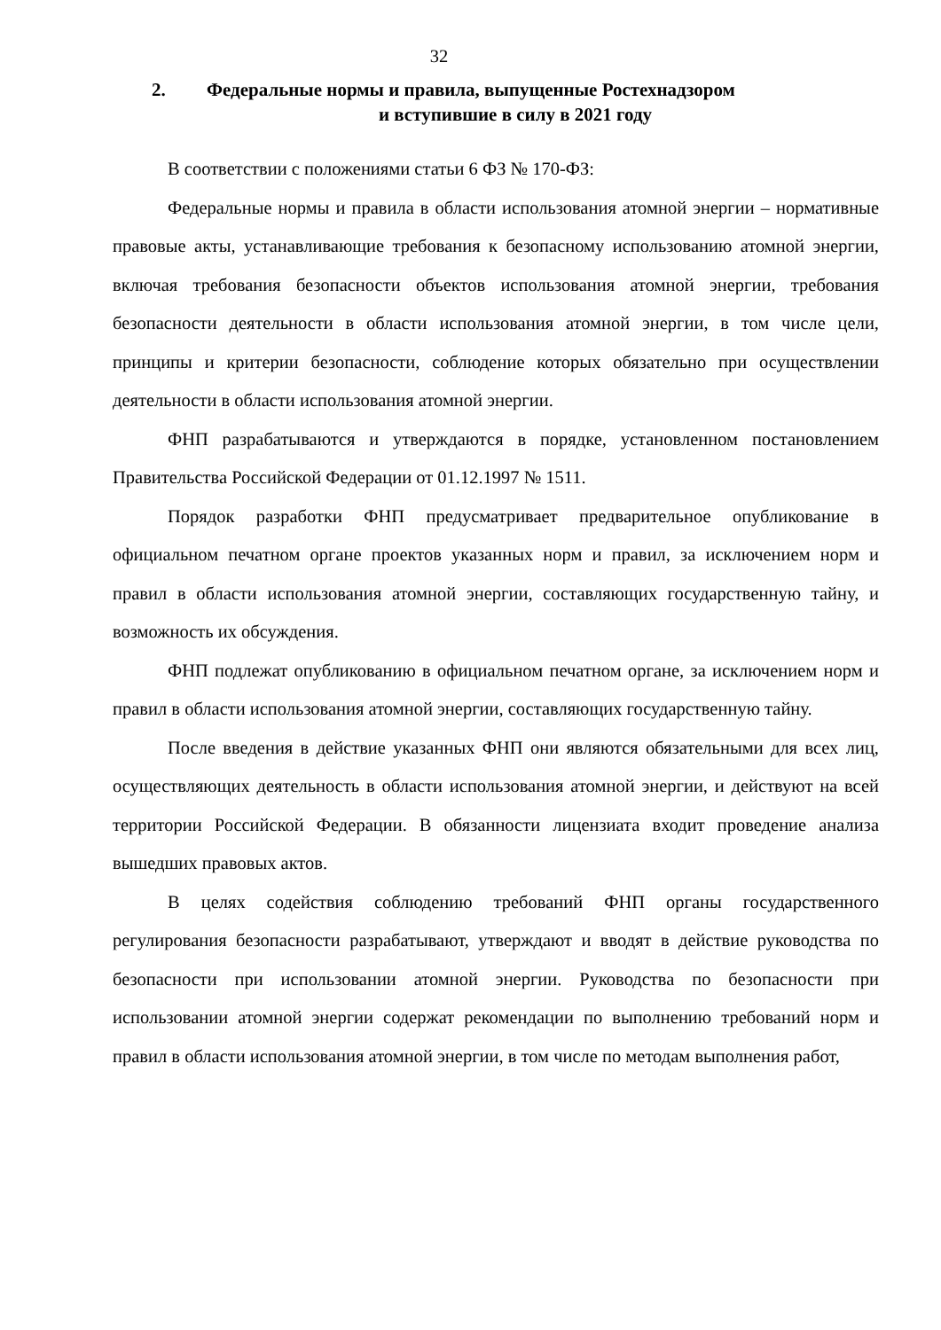32
2. Федеральные нормы и правила, выпущенные Ростехнадзором
и вступившие в силу в 2021 году
В соответствии с положениями статьи 6 ФЗ № 170-ФЗ:
Федеральные нормы и правила в области использования атомной энергии – нормативные правовые акты, устанавливающие требования к безопасному использованию атомной энергии, включая требования безопасности объектов использования атомной энергии, требования безопасности деятельности в области использования атомной энергии, в том числе цели, принципы и критерии безопасности, соблюдение которых обязательно при осуществлении деятельности в области использования атомной энергии.
ФНП разрабатываются и утверждаются в порядке, установленном постановлением Правительства Российской Федерации от 01.12.1997 № 1511.
Порядок разработки ФНП предусматривает предварительное опубликование в официальном печатном органе проектов указанных норм и правил, за исключением норм и правил в области использования атомной энергии, составляющих государственную тайну, и возможность их обсуждения.
ФНП подлежат опубликованию в официальном печатном органе, за исключением норм и правил в области использования атомной энергии, составляющих государственную тайну.
После введения в действие указанных ФНП они являются обязательными для всех лиц, осуществляющих деятельность в области использования атомной энергии, и действуют на всей территории Российской Федерации. В обязанности лицензиата входит проведение анализа вышедших правовых актов.
В целях содействия соблюдению требований ФНП органы государственного регулирования безопасности разрабатывают, утверждают и вводят в действие руководства по безопасности при использовании атомной энергии. Руководства по безопасности при использовании атомной энергии содержат рекомендации по выполнению требований норм и правил в области использования атомной энергии, в том числе по методам выполнения работ,